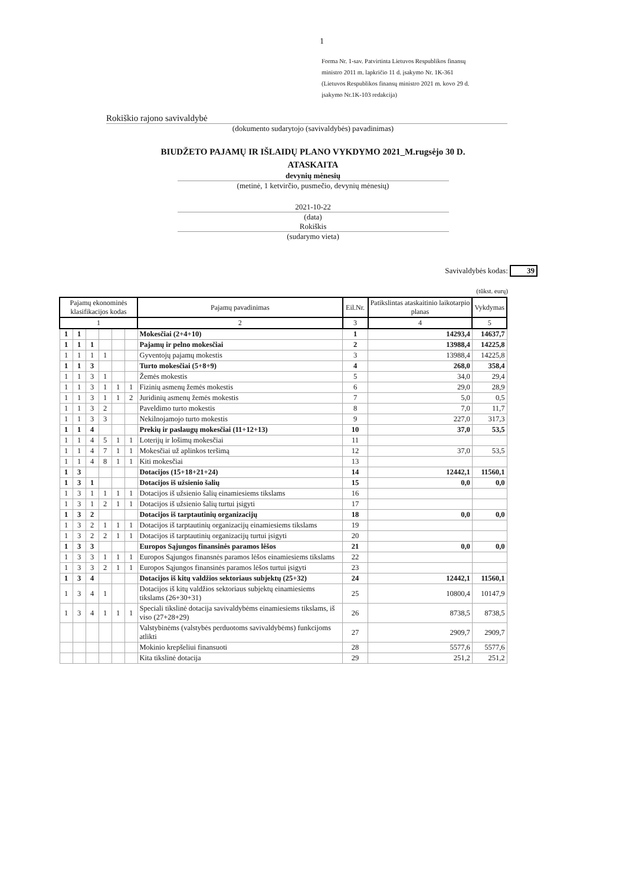1
Forma Nr. 1-sav. Patvirtinta Lietuvos Respublikos finansų
ministro 2011 m. lapkričio 11 d. įsakymo Nr. 1K-361
(Lietuvos Respublikos finansų ministro 2021 m. kovo 29 d.
įsakymo Nr.1K-103 redakcija)
Rokiškio rajono savivaldybė
(dokumento sudarytojo (savivaldybės) pavadinimas)
BIUDŽETO PAJAMŲ IR IŠLAIDŲ PLANO VYKDYMO 2021_M.rugsėjo 30 D.
ATASKAITA
devynių mėnesių
(metinė, 1 ketvirčio, pusmečio, devynių mėnesių)
2021-10-22
(data)
Rokiškis
(sudarymo vieta)
Savivaldybės kodas: 39
(tūkst. eurų)
| Pajamų ekonominės klasifikacijos kodas | | | | | | Pajamų pavadinimas | Eil.Nr. | Patikslintas ataskaitinio laikotarpio planas | Vykdymas |
| --- | --- | --- | --- | --- | --- | --- | --- | --- | --- |
| 1 | | | | | | 2 | 3 | 4 | 5 |
| 1 | 1 | | | | | Mokesčiai (2+4+10) | 1 | 14293,4 | 14637,7 |
| 1 | 1 | 1 | | | | Pajamų ir pelno mokesčiai | 2 | 13988,4 | 14225,8 |
| 1 | 1 | 1 | 1 | | | Gyventojų pajamų mokestis | 3 | 13988,4 | 14225,8 |
| 1 | 1 | 3 | | | | Turto mokesčiai (5+8+9) | 4 | 268,0 | 358,4 |
| 1 | 1 | 3 | 1 | | | Žemės mokestis | 5 | 34,0 | 29,4 |
| 1 | 1 | 3 | 1 | 1 | 1 | Fizinių asmenų žemės mokestis | 6 | 29,0 | 28,9 |
| 1 | 1 | 3 | 1 | 1 | 2 | Juridinių asmenų žemės mokestis | 7 | 5,0 | 0,5 |
| 1 | 1 | 3 | 2 | | | Paveldimo turto mokestis | 8 | 7,0 | 11,7 |
| 1 | 1 | 3 | 3 | | | Nekilnojamojo turto mokestis | 9 | 227,0 | 317,3 |
| 1 | 1 | 4 | | | | Prekių ir paslaugų mokesčiai (11+12+13) | 10 | 37,0 | 53,5 |
| 1 | 1 | 4 | 5 | 1 | 1 | Loterijų ir lošimų mokesčiai | 11 | | |
| 1 | 1 | 4 | 7 | 1 | 1 | Mokesčiai už aplinkos teršimą | 12 | 37,0 | 53,5 |
| 1 | 1 | 4 | 8 | 1 | 1 | Kiti mokesčiai | 13 | | |
| 1 | 3 | | | | | Dotacijos (15+18+21+24) | 14 | 12442,1 | 11560,1 |
| 1 | 3 | 1 | | | | Dotacijos iš užsienio šalių | 15 | 0,0 | 0,0 |
| 1 | 3 | 1 | 1 | 1 | 1 | Dotacijos iš užsienio šalių einamiesiems tikslams | 16 | | |
| 1 | 3 | 1 | 2 | 1 | 1 | Dotacijos iš užsienio šalių turtui įsigyti | 17 | | |
| 1 | 3 | 2 | | | | Dotacijos iš tarptautinių organizacijų | 18 | 0,0 | 0,0 |
| 1 | 3 | 2 | 1 | 1 | 1 | Dotacijos iš tarptautinių organizacijų einamiesiems tikslams | 19 | | |
| 1 | 3 | 2 | 2 | 1 | 1 | Dotacijos iš tarptautinių organizacijų turtui įsigyti | 20 | | |
| 1 | 3 | 3 | | | | Europos Sąjungos finansinės paramos lėšos | 21 | 0,0 | 0,0 |
| 1 | 3 | 3 | 1 | 1 | 1 | Europos Sąjungos finansnės paramos lėšos einamiesiems tikslams | 22 | | |
| 1 | 3 | 3 | 2 | 1 | 1 | Europos Sąjungos finansinės paramos lėšos turtui įsigyti | 23 | | |
| 1 | 3 | 4 | | | | Dotacijos iš kitų valdžios sektoriaus subjektų (25+32) | 24 | 12442,1 | 11560,1 |
| 1 | 3 | 4 | 1 | | | Dotacijos iš kitų valdžios sektoriaus subjektų einamiesiems tikslams (26+30+31) | 25 | 10800,4 | 10147,9 |
| 1 | 3 | 4 | 1 | 1 | 1 | Speciali tikslinė dotacija savivaldybėms einamiesiems tikslams, iš viso (27+28+29) | 26 | 8738,5 | 8738,5 |
| | | | | | | Valstybinėms (valstybės perduotoms savivaldybėms) funkcijoms atlikti | 27 | 2909,7 | 2909,7 |
| | | | | | | Mokinio krepšeliui finansuoti | 28 | 5577,6 | 5577,6 |
| | | | | | | Kita tikslinė dotacija | 29 | 251,2 | 251,2 |